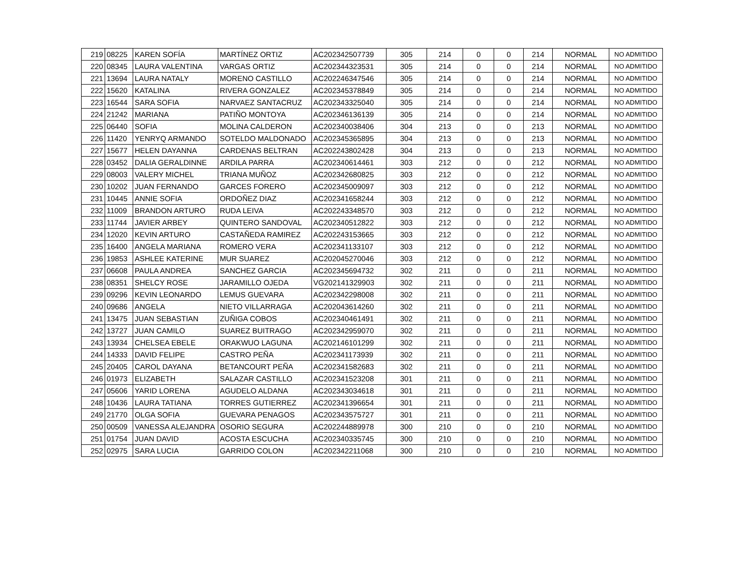| 219 | 08225 | KAREN SOFÍA | MARTÍNEZ ORTIZ | AC202342507739 | 305 | 214 | 0 | 0 | 214 | NORMAL | NO ADMITIDO |
| 220 | 08345 | LAURA VALENTINA | VARGAS ORTIZ | AC202344323531 | 305 | 214 | 0 | 0 | 214 | NORMAL | NO ADMITIDO |
| 221 | 13694 | LAURA NATALY | MORENO CASTILLO | AC202246347546 | 305 | 214 | 0 | 0 | 214 | NORMAL | NO ADMITIDO |
| 222 | 15620 | KATALINA | RIVERA GONZALEZ | AC202345378849 | 305 | 214 | 0 | 0 | 214 | NORMAL | NO ADMITIDO |
| 223 | 16544 | SARA SOFIA | NARVAEZ SANTACRUZ | AC202343325040 | 305 | 214 | 0 | 0 | 214 | NORMAL | NO ADMITIDO |
| 224 | 21242 | MARIANA | PATIÑO MONTOYA | AC202346136139 | 305 | 214 | 0 | 0 | 214 | NORMAL | NO ADMITIDO |
| 225 | 06440 | SOFIA | MOLINA CALDERON | AC202340038406 | 304 | 213 | 0 | 0 | 213 | NORMAL | NO ADMITIDO |
| 226 | 11420 | YENRYQ ARMANDO | SOTELDO MALDONADO | AC202345365895 | 304 | 213 | 0 | 0 | 213 | NORMAL | NO ADMITIDO |
| 227 | 15677 | HELEN DAYANNA | CARDENAS BELTRAN | AC202243802428 | 304 | 213 | 0 | 0 | 213 | NORMAL | NO ADMITIDO |
| 228 | 03452 | DALIA GERALDINNE | ARDILA PARRA | AC202340614461 | 303 | 212 | 0 | 0 | 212 | NORMAL | NO ADMITIDO |
| 229 | 08003 | VALERY MICHEL | TRIANA MUÑOZ | AC202342680825 | 303 | 212 | 0 | 0 | 212 | NORMAL | NO ADMITIDO |
| 230 | 10202 | JUAN FERNANDO | GARCES FORERO | AC202345009097 | 303 | 212 | 0 | 0 | 212 | NORMAL | NO ADMITIDO |
| 231 | 10445 | ANNIE SOFIA | ORDOÑEZ DIAZ | AC202341658244 | 303 | 212 | 0 | 0 | 212 | NORMAL | NO ADMITIDO |
| 232 | 11009 | BRANDON ARTURO | RUDA LEIVA | AC202243348570 | 303 | 212 | 0 | 0 | 212 | NORMAL | NO ADMITIDO |
| 233 | 11744 | JAVIER ARBEY | QUINTERO SANDOVAL | AC202340512822 | 303 | 212 | 0 | 0 | 212 | NORMAL | NO ADMITIDO |
| 234 | 12020 | KEVIN ARTURO | CASTAÑEDA RAMIREZ | AC202243153665 | 303 | 212 | 0 | 0 | 212 | NORMAL | NO ADMITIDO |
| 235 | 16400 | ANGELA MARIANA | ROMERO VERA | AC202341133107 | 303 | 212 | 0 | 0 | 212 | NORMAL | NO ADMITIDO |
| 236 | 19853 | ASHLEE KATERINE | MUR SUAREZ | AC202045270046 | 303 | 212 | 0 | 0 | 212 | NORMAL | NO ADMITIDO |
| 237 | 06608 | PAULA ANDREA | SANCHEZ GARCIA | AC202345694732 | 302 | 211 | 0 | 0 | 211 | NORMAL | NO ADMITIDO |
| 238 | 08351 | SHELCY ROSE | JARAMILLO OJEDA | VG202141329903 | 302 | 211 | 0 | 0 | 211 | NORMAL | NO ADMITIDO |
| 239 | 09296 | KEVIN LEONARDO | LEMUS GUEVARA | AC202342298008 | 302 | 211 | 0 | 0 | 211 | NORMAL | NO ADMITIDO |
| 240 | 09686 | ANGELA | NIETO VILLARRAGA | AC202043614260 | 302 | 211 | 0 | 0 | 211 | NORMAL | NO ADMITIDO |
| 241 | 13475 | JUAN SEBASTIAN | ZUÑIGA COBOS | AC202340461491 | 302 | 211 | 0 | 0 | 211 | NORMAL | NO ADMITIDO |
| 242 | 13727 | JUAN CAMILO | SUAREZ BUITRAGO | AC202342959070 | 302 | 211 | 0 | 0 | 211 | NORMAL | NO ADMITIDO |
| 243 | 13934 | CHELSEA EBELE | ORAKWUO LAGUNA | AC202146101299 | 302 | 211 | 0 | 0 | 211 | NORMAL | NO ADMITIDO |
| 244 | 14333 | DAVID FELIPE | CASTRO PEÑA | AC202341173939 | 302 | 211 | 0 | 0 | 211 | NORMAL | NO ADMITIDO |
| 245 | 20405 | CAROL DAYANA | BETANCOURT PEÑA | AC202341582683 | 302 | 211 | 0 | 0 | 211 | NORMAL | NO ADMITIDO |
| 246 | 01973 | ELIZABETH | SALAZAR CASTILLO | AC202341523208 | 301 | 211 | 0 | 0 | 211 | NORMAL | NO ADMITIDO |
| 247 | 05606 | YARID LORENA | AGUDELO ALDANA | AC202343034618 | 301 | 211 | 0 | 0 | 211 | NORMAL | NO ADMITIDO |
| 248 | 10436 | LAURA TATIANA | TORRES GUTIERREZ | AC202341396654 | 301 | 211 | 0 | 0 | 211 | NORMAL | NO ADMITIDO |
| 249 | 21770 | OLGA SOFIA | GUEVARA PENAGOS | AC202343575727 | 301 | 211 | 0 | 0 | 211 | NORMAL | NO ADMITIDO |
| 250 | 00509 | VANESSA ALEJANDRA | OSORIO SEGURA | AC202244889978 | 300 | 210 | 0 | 0 | 210 | NORMAL | NO ADMITIDO |
| 251 | 01754 | JUAN DAVID | ACOSTA ESCUCHA | AC202340335745 | 300 | 210 | 0 | 0 | 210 | NORMAL | NO ADMITIDO |
| 252 | 02975 | SARA LUCIA | GARRIDO COLON | AC202342211068 | 300 | 210 | 0 | 0 | 210 | NORMAL | NO ADMITIDO |